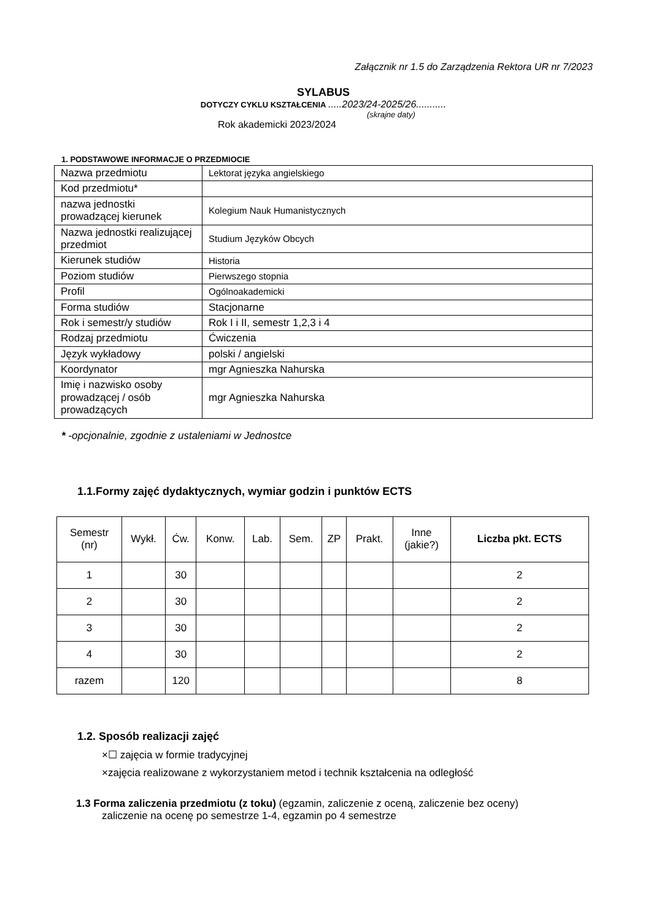Załącznik nr 1.5 do Zarządzenia Rektora UR nr 7/2023
SYLABUS
DOTYCZY CYKLU KSZTAŁCENIA .....2023/24-2025/26...........
(skrajne daty)
Rok akademicki 2023/2024
1. PODSTAWOWE INFORMACJE O PRZEDMIOCIE
| Nazwa przedmiotu | Lektorat języka angielskiego |
| Kod przedmiotu* | |
| nazwa jednostki prowadzącej kierunek | Kolegium Nauk Humanistycznych |
| Nazwa jednostki realizującej przedmiot | Studium Języków Obcych |
| Kierunek studiów | Historia |
| Poziom studiów | Pierwszego stopnia |
| Profil | Ogólnoakademicki |
| Forma studiów | Stacjonarne |
| Rok i semestr/y studiów | Rok I i II, semestr 1,2,3 i 4 |
| Rodzaj przedmiotu | Ćwiczenia |
| Język wykładowy | polski / angielski |
| Koordynator | mgr Agnieszka Nahurska |
| Imię i nazwisko osoby prowadzącej / osób prowadzących | mgr Agnieszka Nahurska |
* -opcjonalnie, zgodnie z ustaleniami w Jednostce
1.1.Formy zajęć dydaktycznych, wymiar godzin i punktów ECTS
| Semestr (nr) | Wykł. | Ćw. | Konw. | Lab. | Sem. | ZP | Prakt. | Inne (jakie?) | Liczba pkt. ECTS |
| --- | --- | --- | --- | --- | --- | --- | --- | --- | --- |
| 1 | | 30 | | | | | | | 2 |
| 2 | | 30 | | | | | | | 2 |
| 3 | | 30 | | | | | | | 2 |
| 4 | | 30 | | | | | | | 2 |
| razem | | 120 | | | | | | | 8 |
1.2. Sposób realizacji zajęć
×☐ zajęcia w formie tradycyjnej
×zajęcia realizowane z wykorzystaniem metod i technik kształcenia na odległość
1.3 Forma zaliczenia przedmiotu (z toku) (egzamin, zaliczenie z oceną, zaliczenie bez oceny)
zaliczenie na ocenę po semestrze 1-4, egzamin po 4 semestrze